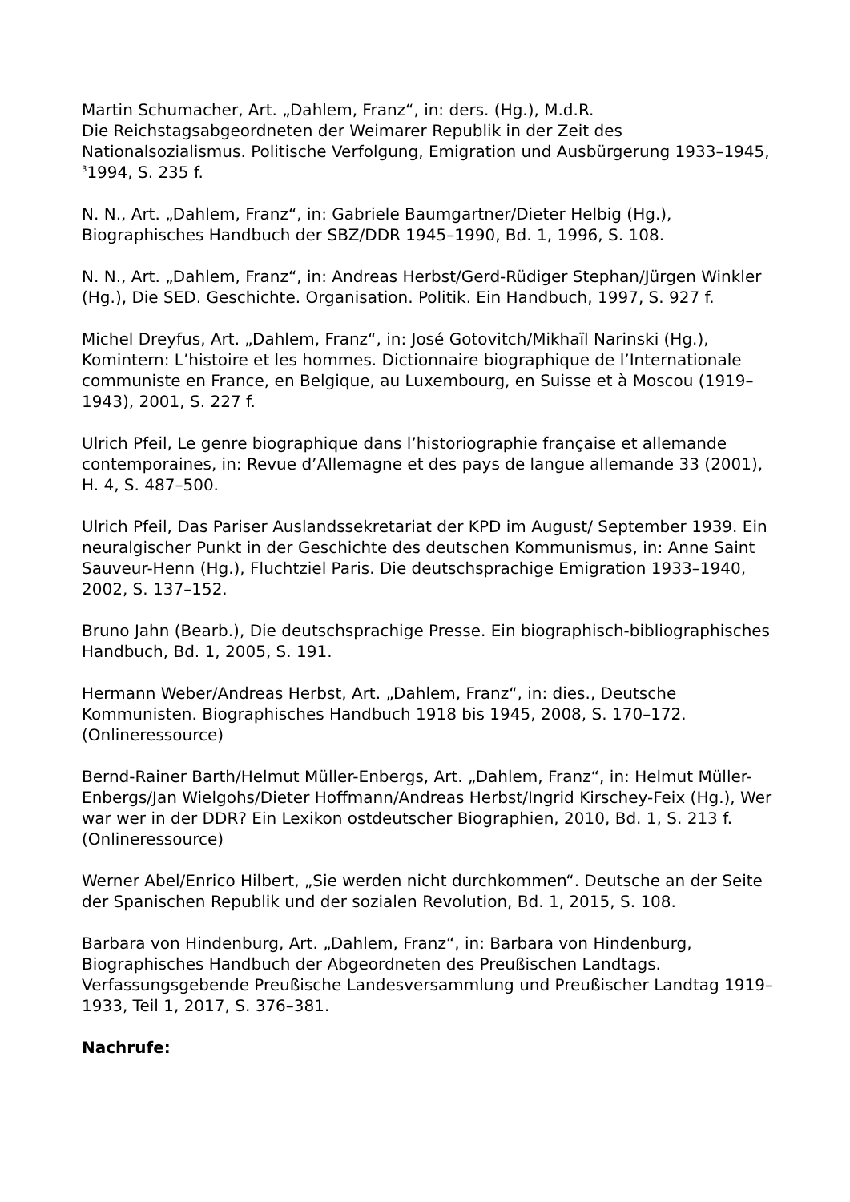Martin Schumacher, Art. „Dahlem, Franz“, in: ders. (Hg.), M.d.R.
Die Reichstagsabgeordneten der Weimarer Republik in der Zeit des Nationalsozialismus. Politische Verfolgung, Emigration und Ausbürgerung 1933–1945, <sup>3</sup>1994, S. 235 f.
N. N., Art. „Dahlem, Franz“, in: Gabriele Baumgartner/Dieter Helbig (Hg.), Biographisches Handbuch der SBZ/DDR 1945–1990, Bd. 1, 1996, S. 108.
N. N., Art. „Dahlem, Franz“, in: Andreas Herbst/Gerd-Rüdiger Stephan/Jürgen Winkler (Hg.), Die SED. Geschichte. Organisation. Politik. Ein Handbuch, 1997, S. 927 f.
Michel Dreyfus, Art. „Dahlem, Franz“, in: José Gotovitch/Mikhaïl Narinski (Hg.), Komintern: L’histoire et les hommes. Dictionnaire biographique de l’Internationale communiste en France, en Belgique, au Luxembourg, en Suisse et à Moscou (1919–1943), 2001, S. 227 f.
Ulrich Pfeil, Le genre biographique dans l’historiographie française et allemande contemporaines, in: Revue d’Allemagne et des pays de langue allemande 33 (2001), H. 4, S. 487–500.
Ulrich Pfeil, Das Pariser Auslandssekretariat der KPD im August/ September 1939. Ein neuralgischer Punkt in der Geschichte des deutschen Kommunismus, in: Anne Saint Sauveur-Henn (Hg.), Fluchtziel Paris. Die deutschsprachige Emigration 1933–1940, 2002, S. 137–152.
Bruno Jahn (Bearb.), Die deutschsprachige Presse. Ein biographisch-bibliographisches Handbuch, Bd. 1, 2005, S. 191.
Hermann Weber/Andreas Herbst, Art. „Dahlem, Franz“, in: dies., Deutsche Kommunisten. Biographisches Handbuch 1918 bis 1945, 2008, S. 170–172. (Onlineressource)
Bernd-Rainer Barth/Helmut Müller-Enbergs, Art. „Dahlem, Franz“, in: Helmut Müller-Enbergs/Jan Wielgohs/Dieter Hoffmann/Andreas Herbst/Ingrid Kirschey-Feix (Hg.), Wer war wer in der DDR? Ein Lexikon ostdeutscher Biographien, 2010, Bd. 1, S. 213 f. (Onlineressource)
Werner Abel/Enrico Hilbert, „Sie werden nicht durchkommen“. Deutsche an der Seite der Spanischen Republik und der sozialen Revolution, Bd. 1, 2015, S. 108.
Barbara von Hindenburg, Art. „Dahlem, Franz“, in: Barbara von Hindenburg, Biographisches Handbuch der Abgeordneten des Preußischen Landtags. Verfassungsgebende Preußische Landesversammlung und Preußischer Landtag 1919–1933, Teil 1, 2017, S. 376–381.
Nachrufe: